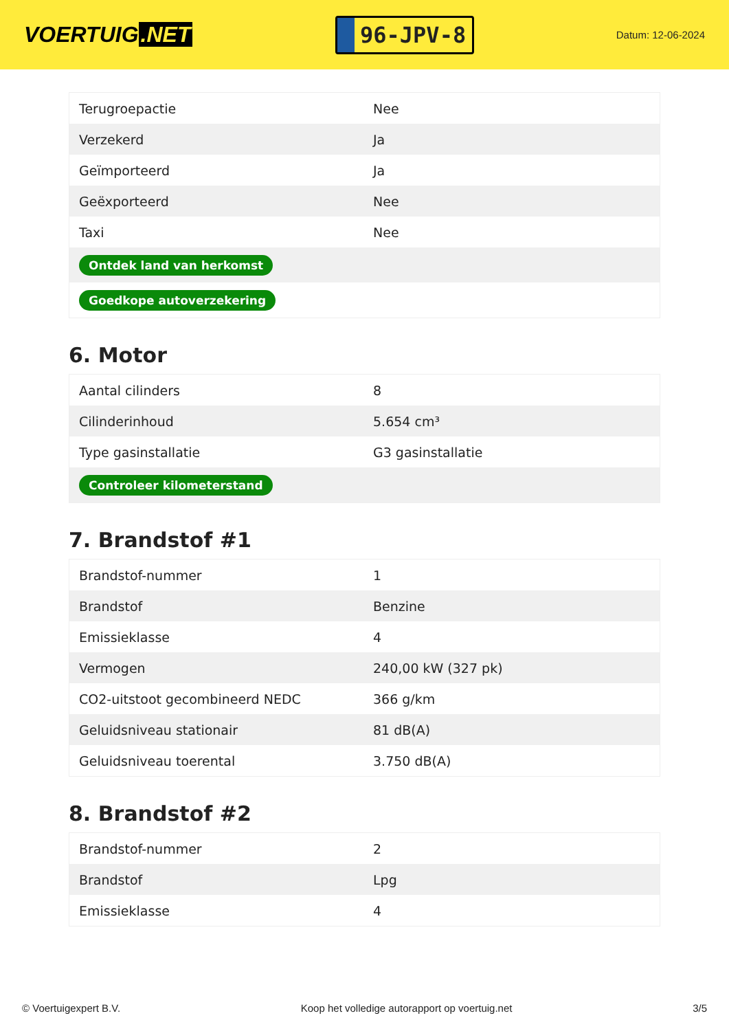VOERTUIG.NET
96-JPV-8
Datum: 12-06-2024
| Terugroepactie | Nee |
| Verzekerd | Ja |
| Geïmporteerd | Ja |
| Geëxporteerd | Nee |
| Taxi | Nee |
| Ontdek land van herkomst | |
| Goedkope autoverzekering | |
6. Motor
| Aantal cilinders | 8 |
| Cilinderinhoud | 5.654 cm³ |
| Type gasinstallatie | G3 gasinstallatie |
| Controleer kilometerstand | |
7. Brandstof #1
| Brandstof-nummer | 1 |
| Brandstof | Benzine |
| Emissieklasse | 4 |
| Vermogen | 240,00 kW (327 pk) |
| CO2-uitstoot gecombineerd NEDC | 366 g/km |
| Geluidsniveau stationair | 81 dB(A) |
| Geluidsniveau toerental | 3.750 dB(A) |
8. Brandstof #2
| Brandstof-nummer | 2 |
| Brandstof | Lpg |
| Emissieklasse | 4 |
© Voertuigexpert B.V. Koop het volledige autorapport op voertuig.net 3/5